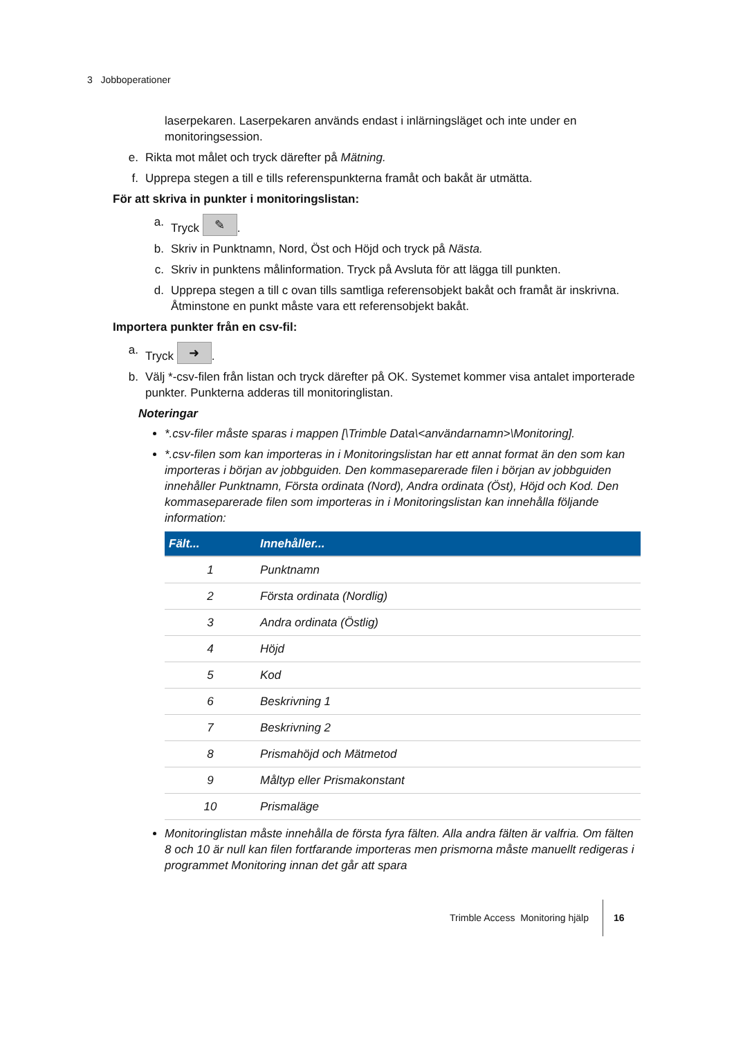3 Jobboperationer
laserpekaren. Laserpekaren används endast i inlärningsläget och inte under en monitoringsession.
e. Rikta mot målet och tryck därefter på Mätning.
f. Upprepa stegen a till e tills referenspunkterna framåt och bakåt är utmätta.
För att skriva in punkter i monitoringslistan:
a. Tryck ✎.
b. Skriv in Punktnamn, Nord, Öst och Höjd och tryck på Nästa.
c. Skriv in punktens målinformation. Tryck på Avsluta för att lägga till punkten.
d. Upprepa stegen a till c ovan tills samtliga referensobjekt bakåt och framåt är inskrivna. Åtminstone en punkt måste vara ett referensobjekt bakåt.
Importera punkter från en csv-fil:
a. Tryck ➜.
b. Välj *-csv-filen från listan och tryck därefter på OK. Systemet kommer visa antalet importerade punkter. Punkterna adderas till monitoringlistan.
Noteringar
*.csv-filer måste sparas i mappen [\Trimble Data\<användarnamn>\Monitoring].
*.csv-filen som kan importeras in i Monitoringslistan har ett annat format än den som kan importeras i början av jobbguiden. Den kommaseparerade filen i början av jobbguiden innehåller Punktnamn, Första ordinata (Nord), Andra ordinata (Öst), Höjd och Kod. Den kommaseparerade filen som importeras in i Monitoringslistan kan innehålla följande information:
| Fält... | Innehåller... |
| --- | --- |
| 1 | Punktnamn |
| 2 | Första ordinata (Nordlig) |
| 3 | Andra ordinata (Östlig) |
| 4 | Höjd |
| 5 | Kod |
| 6 | Beskrivning 1 |
| 7 | Beskrivning 2 |
| 8 | Prismahöjd och Mätmetod |
| 9 | Måltyp eller Prismakonstant |
| 10 | Prismaläge |
Monitoringlistan måste innehålla de första fyra fälten. Alla andra fälten är valfria. Om fälten 8 och 10 är null kan filen fortfarande importeras men prismorna måste manuellt redigeras i programmet Monitoring innan det går att spara
Trimble Access Monitoring hjälp 16